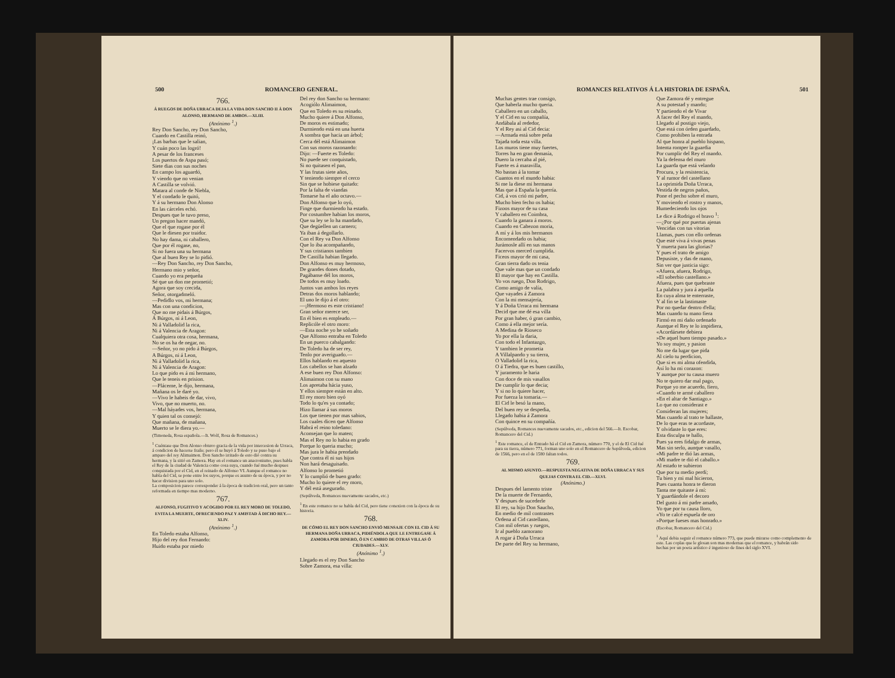500 ROMANCERO GENERAL.
766.
Á RUEGOS DE DOÑA URRACA DEJA LA VIDA DON SANCHO II Á DON ALONSO, HERMANO DE AMBOS.—XLIII.
(Anónimo <sup>1</sup>.)
Rey Don Sancho, rey Don Sancho,
Cuando en Castilla reinó,
¡Las barbas que le salian,
Y cuán poco las logró!
A pesar de los franceses
Los puertos de Aspa pasó;
Siete dias con sus noches
En campo los aguardó,
Y viendo que no venian
A Castilla se volvió.
Matara al conde de Niebla,
Y el condado le quitó,
Y á su hermano Don Alonso
En las cárceles echó.
Despues que le tuvo preso,
Un pregon hacer mandó,
Que el que rogase por él
Que le diesen por traidor.
No hay dama, ni caballero,
Que por él rogase, no,
Si no fuera una su hermana
Que al buen Rey se lo pidió.
—Rey Don Sancho, rey Don Sancho,
Hermano mio y señor,
Cuando yo era pequeña
Sé que un don me prometió;
Agora que soy crecida,
Señor, otorgadmeló.
—Pedidlo vos, mi hermana;
Mas con una condicion,
Que no me pidais á Búrgos,
Á Búrgos, ni á Leon,
Ni á Valladolid la rica,
Ni á Valencia de Aragon:
Cualquiera otra cosa, hermana,
No se os ha de negar, no.
—Señor, yo no pido á Búrgos,
A Búrgos, ni á Leon,
Ni á Valladolid la rica,
Ni á Valencia de Aragon:
Lo que pido es á mi hermano,
Que le teneis en prision.
—Pláceme, le dijo, hermana,
Mañana os le daré yo.
—Vivo le habeis de dar, vivo,
Vivo, que no muerto, no.
—Mal háyades vos, hermana,
Y quien tal os consejó:
Que mañana, de mañana,
Muerto se le diera yo.—
(Timoneda, Rosa española.—It. Wolf, Rosa de Romances.)
<sup>1</sup> Cuéntase que Don Alonso obtuvo gracia de la vida por intercesion de Urraca, á condicion de hacerse fraile; pero él se huyó á Toledo y se puso bajo el amparo del rey Alimaimon. Don Sancho irritado de esto dió contra su hermana, y la sitió en Zamora. Hay en el romance un anacronismo, pues habla el Rey de la ciudad de Valencia como cosa suya, cuando fué mucho despues conquistada por el Cid, en el reinado de Alfonso VI. Aunque el romance no habla del Cid, se pone entre los suyos, porque es asunto de su época, y por no hacer division para uno solo.
La composicion parece corresponder á la época de tradicion oral, pero un tanto reformada en tiempo mas moderno.
767.
ALFONSO, FUGITIVO Y ACOGIDO POR EL REY MORO DE TOLEDO, EVITA LA MUERTE, OFRECIENDO PAZ Y AMISTAD Á DICHO REY.—XLIV.
(Anónimo <sup>1</sup>.)
En Toledo estaba Alfonso,
Hijo del rey don Fernando:
Huido estaba por miedo
Del rey don Sancho su hermano:
Acogiólo Alimaimon,
Que en Toledo es su reinado.
Mucho quiere á Don Alfonso,
De moros es estimado;
Durmiendo está en una huerta
A sombra que hacia un árbol;
Cerca dél está Alimaimon
Con sus moros razonando:
Dijo: —Fuerte es Toledo:
No puede ser conquistado,
Si no quitasen el pan,
Y las frutas siete años,
Y teniendo siempre el cerco
Sin que se hobiese quitado:
Por la falta de viandas
Tomarse ha el año octavo.—
Don Alfonso que lo oyó,
Finge que durmiendo ha estado.
Por costumbre habian los moros,
Que su ley se lo ha mandado,
Que degüellen un carnero;
Ya iban á degollarlo.
Con el Rey va Don Alfonso
Que lo iba acompañando,
Y sus cristianos tambien
De Castilla habian llegado.
Don Alfonso es muy hermoso,
De grandes dones dotado,
Pagábanse dél los moros,
De todos es muy loado.
Juntos van ambos los reyes
Detras dos moros hablando;
El uno le dijo á el otro:
—¡Hermoso es este cristiano!
Gran señor merece ser,
En él bien es empleado.—
Replicóle el otro moro:
—Esta noche yo he soñado
Que Alfonso entraba en Toledo
En un puerco cabalgando:
De Toledo ha de ser rey,
Tenlo por averiguado.—
Ellos hablando en aquesto
Los cabellos se han alzado
A ese buen rey Don Alfonso:
Alimaimon con su mano
Los apretaba hácia yuso,
Y ellos siempre están en alto.
El rey moro bien oyó
Todo lo qu'es ya contado;
Hizo llamar á sus moros
Los que tienen por mas sabios,
Los cuales dicen que Alfonso
Habrá el reino toledano:
Aconsejan que lo maten;
Mas el Rey no lo habia en grado
Porque lo queria mucho;
Mas jura le habia prendado
Que contra él ni sus hijos
Non hará desaguisado.
Alfonso lo prometió
Y lo cumplió de buen grado:
Mucho lo quiere el rey moro,
Y dél está asegurado.
(Sepúlveda, Romances nuevamente sacados, etc.)
<sup>1</sup> En este romance no se habla del Cid, pero tiene conexion con la época de su historia.
768.
DE CÓMO EL REY DON SANCHO ENVIÓ MENSAJE CON EL CID Á SU HERMANA DOÑA URRACA, PIDIÉNDOLA QUE LE ENTREGASE Á ZAMORA POR DINERO, Ó EN CAMBIO DE OTRAS VILLAS Ó CIUDADES.—XLV.
(Anónimo <sup>1</sup>.)
Llegado es el rey Don Sancho
Sobre Zamora, esa villa:
ROMANCES RELATIVOS Á LA HISTORIA DE ESPAÑA. 501
Muchas gentes trae consigo,
Que haberla mucho queria.
Caballero en un caballo,
Y el Cid en su compañía,
Andábala al rededor,
Y el Rey asi al Cid decia:
—Armada está sobre peña
Tajada toda esta villa.
Los muros tiene muy fuertes,
Torres ha en gran demasía,
Duero la cercaba al pié,
Fuerte es á maravilla,
No bastan á la tomar
Cuantos en el mundo habia:
Si me la diese mi hermana
Mas que á España la querría.
Cid, á vos crió mi padre,
Mucho bien fecho os habia;
Fizoos mayor de su casa
Y caballero en Coimbra,
Cuando la ganara á moros.
Cuando en Cabezon moria,
A mí y á los mis hermanos
Encomendado os habia;
Jurámosle allí en sus manos
Facervos merced cumplida.
Ficeos mayor de mi casa,
Gran tierra dado os tenia
Que vale mas que un condado
El mayor que hay en Castilla.
Yo vos ruego, Don Rodrigo,
Como amigo de valía,
Que vayades á Zamora
Con la mi mensajería,
Y á Doña Urraca mi hermana
Decid que me dé esa villa
Por gran haber, ó gran cambio,
Como á ella mejor sería.
A Medina de Rioseco
Yo por ella la daria,
Con todo el Infantazgo,
Y tambien le prometia
A Villalpando y su tierra,
O Valladolid la rica,
O á Tiedra, que es buen castillo,
Y juramento le haria
Con doce de mis vasallos
De cumplir lo que decia;
Y si no lo quiere hacer,
Por fuerza la tomaria.—
El Cid le besó la mano,
Del buen rey se despedia,
Llegado habia á Zamora
Con quince en su compañía.
(Sepúlveda, Romances nuevamente sacados, etc., edicion del 566.—It. Escobar, Romancero del Cid.)
<sup>1</sup> Este romance, el de Entrado há el Cid en Zamora, número 770, y el de El Cid fué para su tierra, número 771, forman uno solo en el Romancero de Sepúlveda, edicion de 1566, pero en el de 1580 faltan todos.
769.
AL MISMO ASUNTO.—RESPUESTA NEGATIVA DE DOÑA URRACA Y SUS QUEJAS CONTRA EL CID.—XLVI.
(Anónimo.)
Despues del lamento triste
De la muerte de Fernando,
Y despues de sucederle
El rey, su hijo Don Saucho,
En medio de mil contrastes
Ordena al Cid castellano,
Con mil ofertas y ruegos,
Ir al pueblo zamorano
A rogar á Doña Urraca
De parte del Rey su hermano,
Que Zamora dé y entregue
A su potestad y mando;
Y partiendo el de Vivar
A facer del Rey el mando,
Llegado al postigo viejo,
Que está con órden guardado,
Como prohiben la entrada
Al que honra al pueblo hispano,
Intenta romper la guardia
Por cumplir del Rey el mando.
Ya la defensa del muro
La guarda que está velando
Procura, y la resistencia,
Y al rumor del castellano
La oprimida Doña Urraca,
Vestida de negros paños,
Pone el pecho sobre el muro,
Y moviendo el rostro y manos,
Humedeciendo los ojos
Le dice á Rodrigo el bravo <sup>1</sup>:
—¿Por qué por puertas ajenas
Vencidas con tus vitorias
Llamas, pues con ello ordenas
Que esté viva á vivas penas
Y muerta para las glorias?
Y pues el trato de amigo
Depusiste, y das de mano,
Sin ver que justicia sigo:
«Afuera, afuera, Rodrigo,
»El soberbio castellano.»
Afuera, pues que quebraste
La palabra y jura á aquella
En cuya alma te enterraste,
Y al fin se la lastimaste
Por no quedar dentro d'ella;
Mas cuando tu mano fiera
Firmó en mi daño ordenado
Aunque el Rey te lo impidiera,
«Acordársete debiera
»De aquel buen tiempo pasado.»
Yo soy mujer, y pasion
No me da lugar que pida
Al cielo tu perdicion,
Que si es mi alma ofendida,
Así lo ha mi corazon:
Y aunque por tu causa muero
No te quiero dar mal pago,
Porque yo me acuerdo, fiero,
«Cuando te armé caballero
»En el altar de Santiago.»
Lo que no considerast e
Consideran las mujeres;
Mas cuando al trato te hallaste,
De lo que eras te acordaste,
Y olvidaste lo que eres:
Esta disculpa te hallo,
Pues ya eres fidalgo de armas,
Mas sin serlo, aunque vasallo,
«Mi padre te dió las armas,
»Mi madre te dió el caballo.»
Al estado te subieron
Que por tu medio perdí;
Tu bien y mi mal hicieron,
Pues cuanta honra te dieron
Tanta me quitaste á mí:
Y guardándole el decoro
Del gusto á mi padre amado,
Yo que por tu causa lloro,
«Yo te calcé espuela de oro
»Porque fueses mas honrado.»
(Escobar, Romancero del Cid.)
<sup>1</sup> Aquí debia seguir el romance número 773, que puede mirarse como complemento de este. Las coplas que le glosan son mas modernas que el romance, y habrán sido hechas por un poeta artístico é ingenioso de fines del siglo XVI.